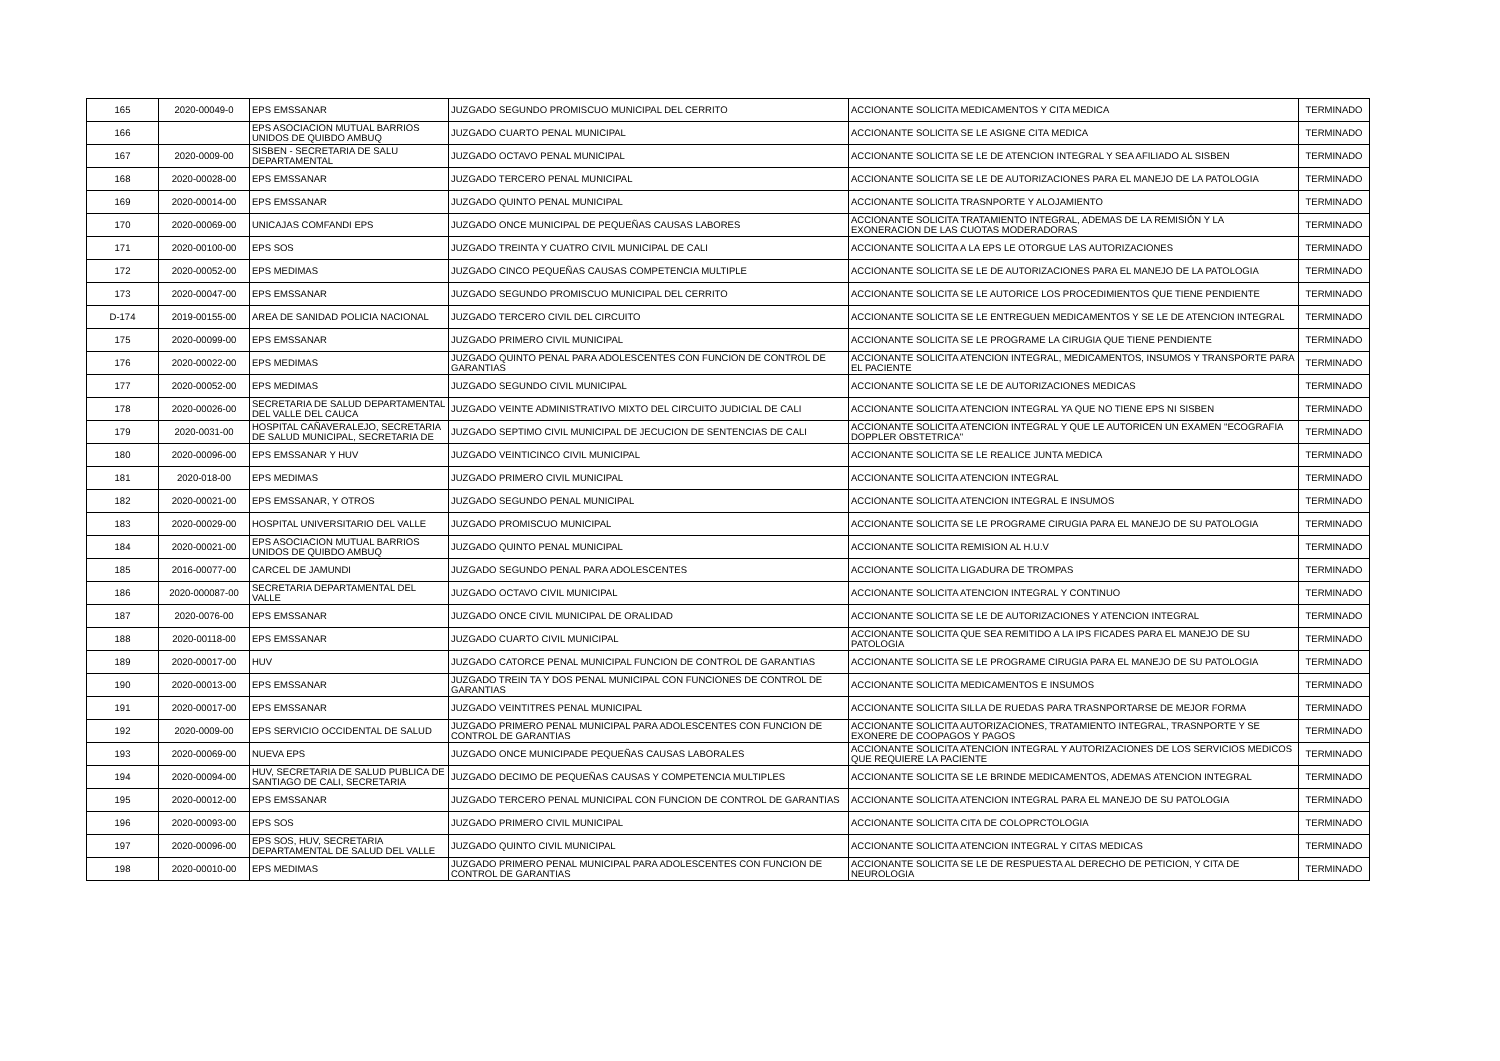| 165 | 2020-00049-0 | EPS EMSSANAR | JUZGADO SEGUNDO PROMISCUO MUNICIPAL DEL CERRITO | ACCIONANTE SOLICITA MEDICAMENTOS Y CITA MEDICA | TERMINADO |
| 166 | | EPS ASOCIACION MUTUAL BARRIOS UNIDOS DE QUIBDO AMBUQ | JUZGADO CUARTO PENAL MUNICIPAL | ACCIONANTE SOLICITA SE LE ASIGNE CITA MEDICA | TERMINADO |
| 167 | 2020-0009-00 | SISBEN - SECRETARIA DE SALU DEPARTAMENTAL | JUZGADO OCTAVO PENAL MUNICIPAL | ACCIONANTE SOLICITA SE LE DE ATENCION INTEGRAL Y SEA AFILIADO AL SISBEN | TERMINADO |
| 168 | 2020-00028-00 | EPS EMSSANAR | JUZGADO TERCERO PENAL MUNICIPAL | ACCIONANTE SOLICITA SE LE DE AUTORIZACIONES PARA EL MANEJO DE LA PATOLOGIA | TERMINADO |
| 169 | 2020-00014-00 | EPS EMSSANAR | JUZGADO QUINTO PENAL MUNICIPAL | ACCIONANTE SOLICITA TRASNPORTE Y ALOJAMIENTO | TERMINADO |
| 170 | 2020-00069-00 | UNICAJAS COMFANDI EPS | JUZGADO ONCE MUNICIPAL DE PEQUEÑAS CAUSAS LABORES | ACCIONANTE SOLICITA TRATAMIENTO INTEGRAL, ADEMAS DE LA REMISIÓN Y LA EXONERACION DE LAS CUOTAS MODERADORAS | TERMINADO |
| 171 | 2020-00100-00 | EPS SOS | JUZGADO TREINTA Y CUATRO CIVIL MUNICIPAL DE CALI | ACCIONANTE SOLICITA A LA EPS LE OTORGUE LAS AUTORIZACIONES | TERMINADO |
| 172 | 2020-00052-00 | EPS MEDIMAS | JUZGADO CINCO PEQUEÑAS CAUSAS COMPETENCIA MULTIPLE | ACCIONANTE SOLICITA SE LE DE AUTORIZACIONES PARA EL MANEJO DE LA PATOLOGIA | TERMINADO |
| 173 | 2020-00047-00 | EPS EMSSANAR | JUZGADO SEGUNDO PROMISCUO MUNICIPAL DEL CERRITO | ACCIONANTE SOLICITA SE LE AUTORICE LOS PROCEDIMIENTOS QUE TIENE PENDIENTE | TERMINADO |
| D-174 | 2019-00155-00 | AREA DE SANIDAD POLICIA NACIONAL | JUZGADO TERCERO CIVIL DEL CIRCUITO | ACCIONANTE SOLICITA SE LE ENTREGUEN MEDICAMENTOS Y SE LE DE ATENCION INTEGRAL | TERMINADO |
| 175 | 2020-00099-00 | EPS EMSSANAR | JUZGADO PRIMERO CIVIL MUNICIPAL | ACCIONANTE SOLICITA SE LE PROGRAME LA CIRUGIA QUE TIENE PENDIENTE | TERMINADO |
| 176 | 2020-00022-00 | EPS MEDIMAS | JUZGADO QUINTO PENAL PARA ADOLESCENTES CON FUNCION DE CONTROL DE GARANTIAS | ACCIONANTE SOLICITA ATENCION INTEGRAL, MEDICAMENTOS, INSUMOS Y TRANSPORTE PARA EL PACIENTE | TERMINADO |
| 177 | 2020-00052-00 | EPS MEDIMAS | JUZGADO SEGUNDO CIVIL MUNICIPAL | ACCIONANTE SOLICITA SE LE DE AUTORIZACIONES MEDICAS | TERMINADO |
| 178 | 2020-00026-00 | SECRETARIA DE SALUD DEPARTAMENTAL DEL VALLE DEL CAUCA | JUZGADO VEINTE ADMINISTRATIVO MIXTO DEL CIRCUITO JUDICIAL DE CALI | ACCIONANTE SOLICITA ATENCION INTEGRAL YA QUE NO TIENE EPS NI SISBEN | TERMINADO |
| 179 | 2020-0031-00 | HOSPITAL CAÑAVERALEJO, SECRETARIA DE SALUD MUNICIPAL, SECRETARIA DE | JUZGADO SEPTIMO CIVIL MUNICIPAL DE JECUCION DE SENTENCIAS DE CALI | ACCIONANTE SOLICITA ATENCION INTEGRAL Y QUE LE AUTORICEN UN EXAMEN "ECOGRAFIA DOPPLER OBSTETRICA" | TERMINADO |
| 180 | 2020-00096-00 | EPS EMSSANAR Y HUV | JUZGADO VEINTICINCO CIVIL MUNICIPAL | ACCIONANTE SOLICITA SE LE REALICE JUNTA MEDICA | TERMINADO |
| 181 | 2020-018-00 | EPS MEDIMAS | JUZGADO PRIMERO CIVIL MUNICIPAL | ACCIONANTE SOLICITA ATENCION INTEGRAL | TERMINADO |
| 182 | 2020-00021-00 | EPS EMSSANAR, Y OTROS | JUZGADO SEGUNDO PENAL MUNICIPAL | ACCIONANTE SOLICITA ATENCION INTEGRAL E INSUMOS | TERMINADO |
| 183 | 2020-00029-00 | HOSPITAL UNIVERSITARIO DEL VALLE | JUZGADO PROMISCUO MUNICIPAL | ACCIONANTE SOLICITA SE LE PROGRAME CIRUGIA PARA EL MANEJO DE SU PATOLOGIA | TERMINADO |
| 184 | 2020-00021-00 | EPS ASOCIACION MUTUAL BARRIOS UNIDOS DE QUIBDO AMBUQ | JUZGADO QUINTO PENAL MUNICIPAL | ACCIONANTE SOLICITA REMISION AL H.U.V | TERMINADO |
| 185 | 2016-00077-00 | CARCEL DE JAMUNDI | JUZGADO SEGUNDO PENAL PARA ADOLESCENTES | ACCIONANTE SOLICITA LIGADURA DE TROMPAS | TERMINADO |
| 186 | 2020-000087-00 | SECRETARIA DEPARTAMENTAL DEL VALLE | JUZGADO OCTAVO CIVIL MUNICIPAL | ACCIONANTE SOLICITA ATENCION INTEGRAL Y CONTINUO | TERMINADO |
| 187 | 2020-0076-00 | EPS EMSSANAR | JUZGADO ONCE CIVIL MUNICIPAL DE ORALIDAD | ACCIONANTE SOLICITA SE LE DE AUTORIZACIONES Y ATENCION INTEGRAL | TERMINADO |
| 188 | 2020-00118-00 | EPS EMSSANAR | JUZGADO CUARTO CIVIL MUNICIPAL | ACCIONANTE SOLICITA QUE SEA REMITIDO A LA IPS FICADES PARA EL MANEJO DE SU PATOLOGIA | TERMINADO |
| 189 | 2020-00017-00 | HUV | JUZGADO CATORCE PENAL MUNICIPAL FUNCION DE CONTROL DE GARANTIAS | ACCIONANTE SOLICITA SE LE PROGRAME CIRUGIA PARA EL MANEJO DE SU PATOLOGIA | TERMINADO |
| 190 | 2020-00013-00 | EPS EMSSANAR | JUZGADO TREIN TA Y DOS PENAL MUNICIPAL CON FUNCIONES DE CONTROL DE GARANTIAS | ACCIONANTE SOLICITA MEDICAMENTOS E INSUMOS | TERMINADO |
| 191 | 2020-00017-00 | EPS EMSSANAR | JUZGADO VEINTITRES PENAL MUNICIPAL | ACCIONANTE SOLICITA SILLA DE RUEDAS PARA TRASNPORTARSE DE MEJOR FORMA | TERMINADO |
| 192 | 2020-0009-00 | EPS SERVICIO OCCIDENTAL DE SALUD | JUZGADO PRIMERO PENAL MUNICIPAL PARA ADOLESCENTES CON FUNCION DE CONTROL DE GARANTIAS | ACCIONANTE SOLICITA AUTORIZACIONES, TRATAMIENTO INTEGRAL, TRASNPORTE Y SE EXONERE DE COOPAGOS Y PAGOS | TERMINADO |
| 193 | 2020-00069-00 | NUEVA EPS | JUZGADO ONCE MUNICIPADE PEQUEÑAS CAUSAS LABORALES | ACCIONANTE SOLICITA ATENCION INTEGRAL Y AUTORIZACIONES DE LOS SERVICIOS MEDICOS QUE REQUIERE LA PACIENTE | TERMINADO |
| 194 | 2020-00094-00 | HUV, SECRETARIA DE SALUD PUBLICA DE SANTIAGO DE CALI, SECRETARIA | JUZGADO DECIMO DE PEQUEÑAS CAUSAS Y COMPETENCIA MULTIPLES | ACCIONANTE SOLICITA SE LE BRINDE MEDICAMENTOS, ADEMAS ATENCION INTEGRAL | TERMINADO |
| 195 | 2020-00012-00 | EPS EMSSANAR | JUZGADO TERCERO PENAL MUNICIPAL CON FUNCION DE CONTROL DE GARANTIAS | ACCIONANTE SOLICITA ATENCION INTEGRAL PARA EL MANEJO DE SU PATOLOGIA | TERMINADO |
| 196 | 2020-00093-00 | EPS SOS | JUZGADO PRIMERO CIVIL MUNICIPAL | ACCIONANTE SOLICITA CITA DE COLOPRCTOLOGIA | TERMINADO |
| 197 | 2020-00096-00 | EPS SOS, HUV, SECRETARIA DEPARTAMENTAL DE SALUD DEL VALLE | JUZGADO QUINTO CIVIL MUNICIPAL | ACCIONANTE SOLICITA ATENCION INTEGRAL Y CITAS MEDICAS | TERMINADO |
| 198 | 2020-00010-00 | EPS MEDIMAS | JUZGADO PRIMERO PENAL MUNICIPAL PARA ADOLESCENTES CON FUNCION DE CONTROL DE GARANTIAS | ACCIONANTE SOLICITA SE LE DE RESPUESTA AL DERECHO DE PETICION, Y CITA DE NEUROLOGIA | TERMINADO |